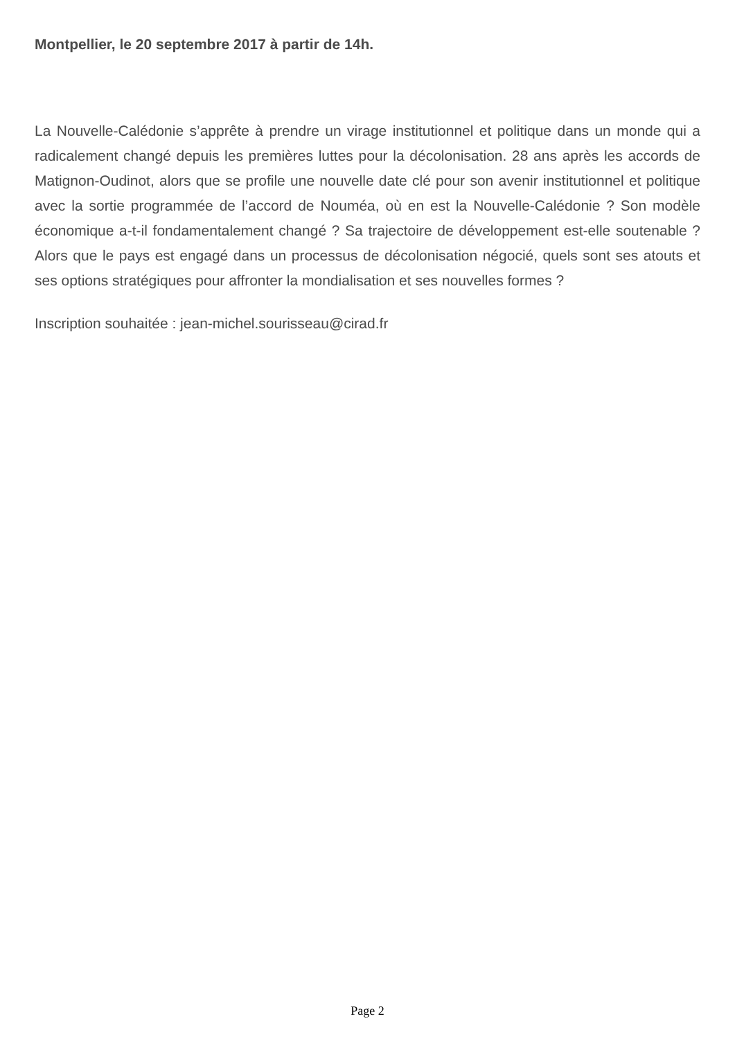Montpellier, le 20 septembre 2017 à partir de 14h.
La Nouvelle-Calédonie s’apprête à prendre un virage institutionnel et politique dans un monde qui a radicalement changé depuis les premières luttes pour la décolonisation. 28 ans après les accords de Matignon-Oudinot, alors que se profile une nouvelle date clé pour son avenir institutionnel et politique avec la sortie programmée de l’accord de Nouméa, où en est la Nouvelle-Calédonie ? Son modèle économique a-t-il fondamentalement changé ? Sa trajectoire de développement est-elle soutenable ? Alors que le pays est engagé dans un processus de décolonisation négocié, quels sont ses atouts et ses options stratégiques pour affronter la mondialisation et ses nouvelles formes ?
Inscription souhaitée : jean-michel.sourisseau@cirad.fr
Page 2